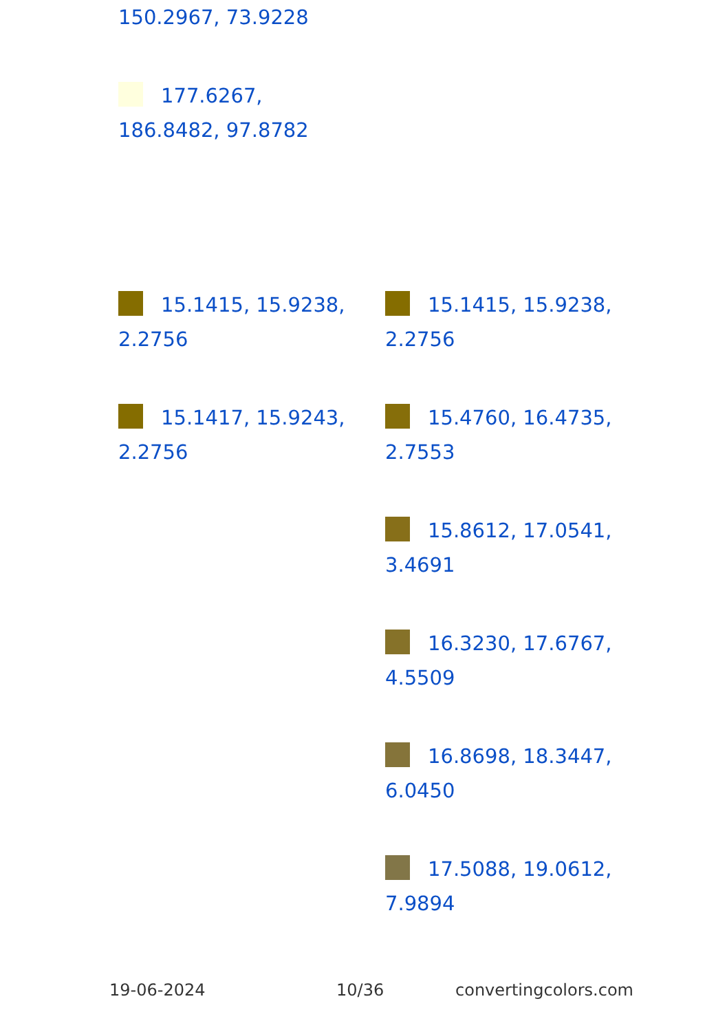150.2967, 73.9228
177.6267, 186.8482, 97.8782
15.1415, 15.9238, 2.2756
15.1415, 15.9238, 2.2756
15.1417, 15.9243, 2.2756
15.4760, 16.4735, 2.7553
15.8612, 17.0541, 3.4691
16.3230, 17.6767, 4.5509
16.8698, 18.3447, 6.0450
17.5088, 19.0612, 7.9894
19-06-2024 10/36 convertingcolors.com